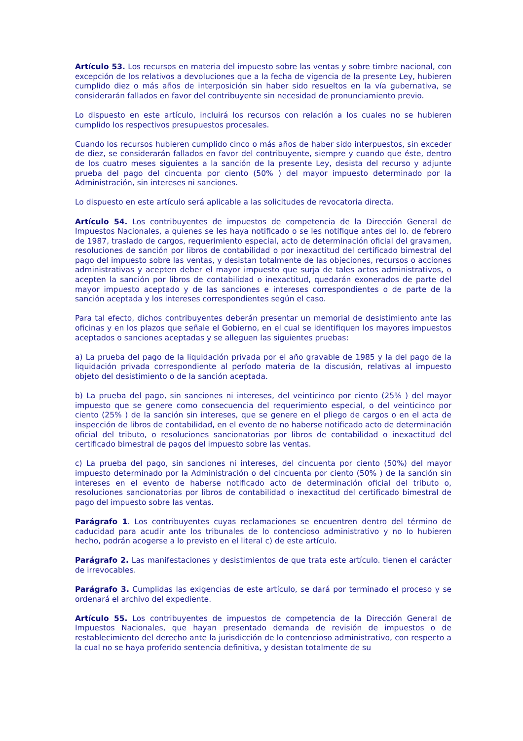Artículo 53. Los recursos en materia del impuesto sobre las ventas y sobre timbre nacional, con excepción de los relativos a devoluciones que a la fecha de vigencia de la presente Ley, hubieren cumplido diez o más años de interposición sin haber sido resueltos en la vía gubernativa, se considerarán fallados en favor del contribuyente sin necesidad de pronunciamiento previo.
Lo dispuesto en este artículo, incluirá los recursos con relación a los cuales no se hubieren cumplido los respectivos presupuestos procesales.
Cuando los recursos hubieren cumplido cinco o más años de haber sido interpuestos, sin exceder de diez, se considerarán fallados en favor del contribuyente, siempre y cuando que éste, dentro de los cuatro meses siguientes a la sanción de la presente Ley, desista del recurso y adjunte prueba del pago del cincuenta por ciento (50% ) del mayor impuesto determinado por la Administración, sin intereses ni sanciones.
Lo dispuesto en este artículo será aplicable a las solicitudes de revocatoria directa.
Artículo 54. Los contribuyentes de impuestos de competencia de la Dirección General de Impuestos Nacionales, a quienes se les haya notificado o se les notifique antes del lo. de febrero de 1987, traslado de cargos, requerimiento especial, acto de determinación oficial del gravamen, resoluciones de sanción por libros de contabilidad o por inexactitud del certificado bimestral del pago del impuesto sobre las ventas, y desistan totalmente de las objeciones, recursos o acciones administrativas y acepten deber el mayor impuesto que surja de tales actos administrativos, o acepten la sanción por libros de contabilidad o inexactitud, quedarán exonerados de parte del mayor impuesto aceptado y de las sanciones e intereses correspondientes o de parte de la sanción aceptada y los intereses correspondientes según el caso.
Para tal efecto, dichos contribuyentes deberán presentar un memorial de desistimiento ante las oficinas y en los plazos que señale el Gobierno, en el cual se identifiquen los mayores impuestos aceptados o sanciones aceptadas y se alleguen las siguientes pruebas:
a) La prueba del pago de la liquidación privada por el año gravable de 1985 y la del pago de la liquidación privada correspondiente al período materia de la discusión, relativas al impuesto objeto del desistimiento o de la sanción aceptada.
b) La prueba del pago, sin sanciones ni intereses, del veinticinco por ciento (25% ) del mayor impuesto que se genere como consecuencia del requerimiento especial, o del veinticinco por ciento (25% ) de la sanción sin intereses, que se genere en el pliego de cargos o en el acta de inspección de libros de contabilidad, en el evento de no haberse notificado acto de determinación oficial del tributo, o resoluciones sancionatorias por libros de contabilidad o inexactitud del certificado bimestral de pagos del impuesto sobre las ventas.
c) La prueba del pago, sin sanciones ni intereses, del cincuenta por ciento (50%) del mayor impuesto determinado por la Administración o del cincuenta por ciento (50% ) de la sanción sin intereses en el evento de haberse notificado acto de determinación oficial del tributo o, resoluciones sancionatorias por libros de contabilidad o inexactitud del certificado bimestral de pago del impuesto sobre las ventas.
Parágrafo 1. Los contribuyentes cuyas reclamaciones se encuentren dentro del término de caducidad para acudir ante los tribunales de lo contencioso administrativo y no lo hubieren hecho, podrán acogerse a lo previsto en el literal c) de este artículo.
Parágrafo 2. Las manifestaciones y desistimientos de que trata este artículo. tienen el carácter de irrevocables.
Parágrafo 3. Cumplidas las exigencias de este artículo, se dará por terminado el proceso y se ordenará el archivo del expediente.
Artículo 55. Los contribuyentes de impuestos de competencia de la Dirección General de Impuestos Nacionales, que hayan presentado demanda de revisión de impuestos o de restablecimiento del derecho ante la jurisdicción de lo contencioso administrativo, con respecto a la cual no se haya proferido sentencia definitiva, y desistan totalmente de su